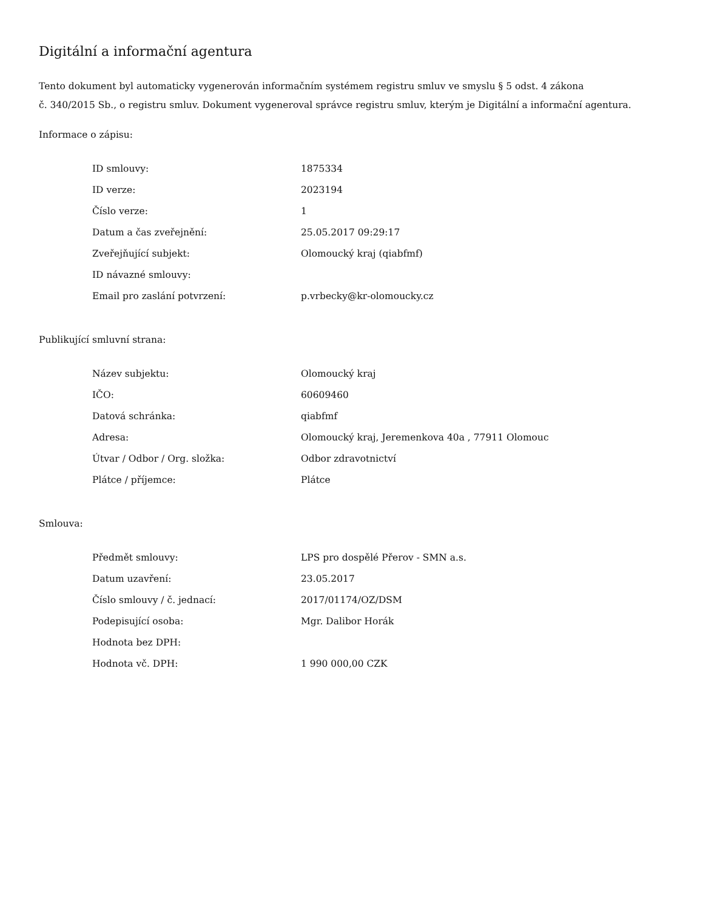Digitální a informační agentura
Tento dokument byl automaticky vygenerován informačním systémem registru smluv ve smyslu § 5 odst. 4 zákona
č. 340/2015 Sb., o registru smluv. Dokument vygeneroval správce registru smluv, kterým je Digitální a informační agentura.
Informace o zápisu:
| ID smlouvy: | 1875334 |
| ID verze: | 2023194 |
| Číslo verze: | 1 |
| Datum a čas zveřejnění: | 25.05.2017 09:29:17 |
| Zveřejňující subjekt: | Olomoucký kraj (qiabfmf) |
| ID návazné smlouvy: | |
| Email pro zaslání potvrzení: | p.vrbecky@kr-olomoucky.cz |
Publikující smluvní strana:
| Název subjektu: | Olomoucký kraj |
| IČO: | 60609460 |
| Datová schránka: | qiabfmf |
| Adresa: | Olomoucký kraj, Jeremenkova 40a , 77911 Olomouc |
| Útvar / Odbor / Org. složka: | Odbor zdravotnictví |
| Plátce / příjemce: | Plátce |
Smlouva:
| Předmět smlouvy: | LPS pro dospělé Přerov - SMN a.s. |
| Datum uzavření: | 23.05.2017 |
| Číslo smlouvy / č. jednací: | 2017/01174/OZ/DSM |
| Podepisující osoba: | Mgr. Dalibor Horák |
| Hodnota bez DPH: | |
| Hodnota vč. DPH: | 1 990 000,00 CZK |